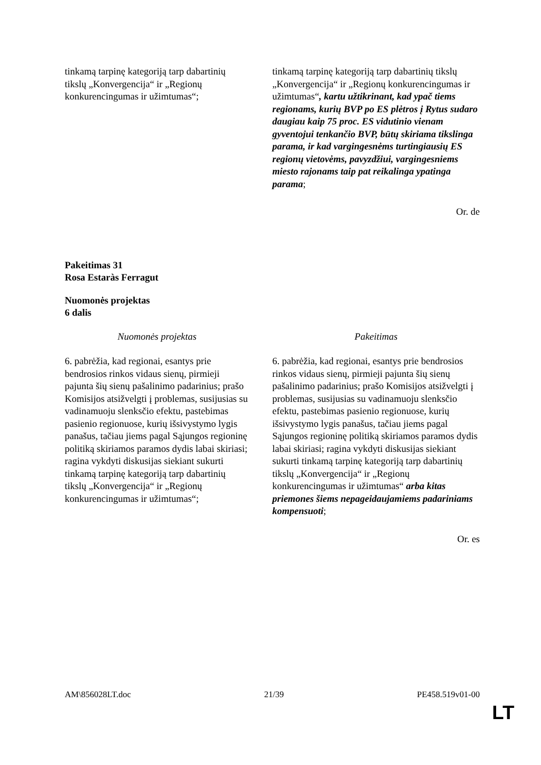| tinkamą tarpinę kategoriją tarp dabartinių tikslų „Konvergencija“ ir „Regionų konkurencingumas ir užimtumas“; | tinkamą tarpinę kategoriją tarp dabartinių tikslų „Konvergencija“ ir „Regionų konkurencingumas ir užimtumas“ , kartu užtikrinant, kad ypač tiems regionams, kurių BVP po ES plėtros į Rytus sudaro daugiau kaip 75 proc. ES vidutinio vienam gyventojui tenkančio BVP, būtų skiriama tikslinga parama, ir kad vargingesnėms turtingiausių ES regionų vietovėms, pavyzdžiui, vargingesniems miesto rajonams taip pat reikalinga ypatinga parama ; |
Or. de
Pakeitimas 31
Rosa Estaràs Ferragut
Nuomonės projektas
6 dalis
| Nuomonės projektas | Pakeitimas |
| 6. pabrėžia, kad regionai, esantys prie bendrosios rinkos vidaus sienų, pirmieji pajunta šių sienų pašalinimo padarinius; prašo Komisijos atsižvelgti į problemas, susijusias su vadinamuoju slenksčio efektu, pastebimas pasienio regionuose, kurių išsivystymo lygis panašus, tačiau jiems pagal Sąjungos regioninę politiką skiriamos paramos dydis labai skiriasi; ragina vykdyti diskusijas siekiant sukurti tinkamą tarpinę kategoriją tarp dabartinių tikslų „Konvergencija“ ir „Regionų konkurencingumas ir užimtumas“; | 6. pabrėžia, kad regionai, esantys prie bendrosios rinkos vidaus sienų, pirmieji pajunta šių sienų pašalinimo padarinius; prašo Komisijos atsižvelgti į problemas, susijusias su vadinamuoju slenksčio efektu, pastebimas pasienio regionuose, kurių išsivystymo lygis panašus, tačiau jiems pagal Sąjungos regioninę politiką skiriamos paramos dydis labai skiriasi; ragina vykdyti diskusijas siekiant sukurti tinkamą tarpinę kategoriją tarp dabartinių tikslų „Konvergencija“ ir „Regionų konkurencingumas ir užimtumas“ arba kitas priemones šiems nepageidaujamiems padariniams kompensuoti ; |
Or. es
AM\856028LT.doc 21/39 PE458.519v01-00
LT